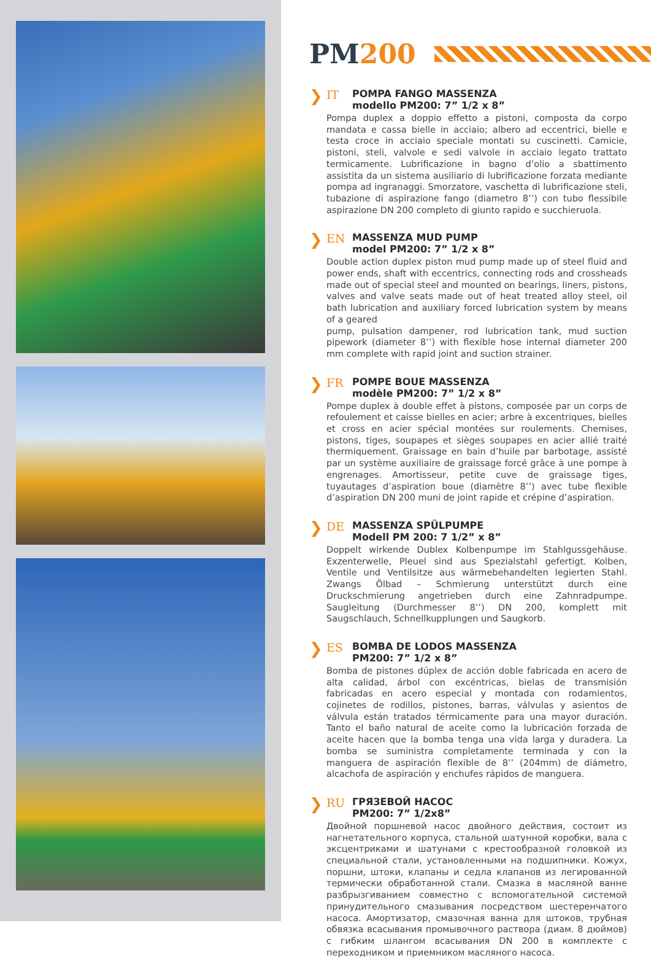PM 200
❯ IT
POMPA FANGO MASSENZA
modello PM200: 7” 1/2 x 8”
Pompa duplex a doppio effetto a pistoni, composta da corpo mandata e cassa bielle in acciaio; albero ad eccentrici, bielle e testa croce in acciaio speciale montati su cuscinetti. Camicie, pistoni, steli, valvole e sedi valvole in acciaio legato trattato termicamente. Lubrificazione in bagno d’olio a sbattimento assistita da un sistema ausiliario di lubrificazione forzata mediante pompa ad ingranaggi. Smorzatore, vaschetta di lubrificazione steli, tubazione di aspirazione fango (diametro 8’’) con tubo flessibile aspirazione DN 200 completo di giunto rapido e succhieruola.
❯ EN
MASSENZA MUD PUMP
model PM200: 7” 1/2 x 8”
Double action duplex piston mud pump made up of steel fluid and power ends, shaft with eccentrics, connecting rods and crossheads made out of special steel and mounted on bearings, liners, pistons, valves and valve seats made out of heat treated alloy steel, oil bath lubrication and auxiliary forced lubrication system by means of a geared
pump, pulsation dampener, rod lubrication tank, mud suction pipework (diameter 8’’) with flexible hose internal diameter 200 mm complete with rapid joint and suction strainer.
❯ FR
POMPE BOUE MASSENZA
modèle PM200: 7” 1/2 x 8”
Pompe duplex à double effet à pistons, composée par un corps de refoulement et caisse bielles en acier; arbre à excentriques, bielles et cross en acier spécial montées sur roulements. Chemises, pistons, tiges, soupapes et sièges soupapes en acier allié traité thermiquement. Graissage en bain d’huile par barbotage, assisté par un système auxiliaire de graissage forcé grâce à une pompe à engrenages. Amortisseur, petite cuve de graissage tiges, tuyautages d’aspiration boue (diamètre 8’’) avec tube flexible d’aspiration DN 200 muni de joint rapide et crépine d’aspiration.
❯ DE
MASSENZA SPÜLPUMPE
Modell PM 200: 7 1/2” x 8”
Doppelt wirkende Dublex Kolbenpumpe im Stahlgussgehäuse. Exzenterwelle, Pleuel sind aus Spezialstahl gefertigt. Kolben, Ventile und Ventilsitze aus wärmebehandelten legierten Stahl. Zwangs Ölbad – Schmierung unterstützt durch eine Druckschmierung angetrieben durch eine Zahnradpumpe. Saugleitung (Durchmesser 8’’) DN 200, komplett mit Saugschlauch, Schnellkupplungen und Saugkorb.
❯ ES
BOMBA DE LODOS MASSENZA
PM200: 7” 1/2 x 8”
Bomba de pistones dúplex de acción doble fabricada en acero de alta calidad, árbol con excéntricas, bielas de transmisión fabricadas en acero especial y montada con rodamientos, cojinetes de rodillos, pistones, barras, válvulas y asientos de válvula están tratados térmicamente para una mayor duración. Tanto el baño natural de aceite como la lubricación forzada de aceite hacen que la bomba tenga una vida larga y duradera. La bomba se suministra completamente terminada y con la manguera de aspiración flexible de 8’’ (204mm) de diámetro, alcachofa de aspiración y enchufes rápidos de manguera.
❯ RU
ГРЯЗЕВОЙ НАСОС
PM200: 7” 1/2x8”
Двойной поршневой насос двойного действия, состоит из нагнетательного корпуса, стальной шатунной коробки, вала с эксцентриками и шатунами с крестообразной головкой из специальной стали, установленными на подшипники. Кожух, поршни, штоки, клапаны и седла клапанов из легированной термически обработанной стали. Смазка в масляной ванне разбрызгиванием совместно с вспомогательной системой принудительного смазывания посредством шестеренчатого насоса. Амортизатор, смазочная ванна для штоков, трубная обвязка всасывания промывочного раствора (диам. 8 дюймов) с гибким шлангом всасывания DN 200 в комплекте с переходником и приемником масляного насоса.